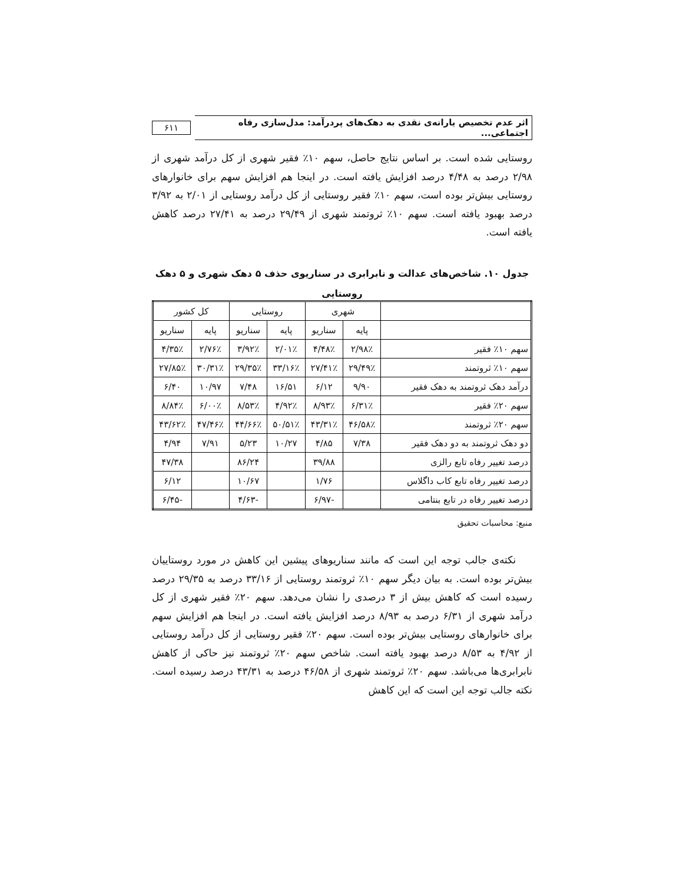اثر عدم تخصیص یارانه‌ی نقدی به دهک‌های پردرآمد: مدل‌سازی رفاه اجتماعی...
۶۱۱
روستایی شده است. بر اساس نتایج حاصل، سهم ۱۰٪ فقیر شهری از کل درآمد شهری از ۲/۹۸ درصد به ۴/۴۸ درصد افزایش یافته است. در اینجا هم افزایش سهم برای خانوارهای روستایی بیش‌تر بوده است، سهم ۱۰٪ فقیر روستایی از کل درآمد روستایی از ۲/۰۱ به ۳/۹۲ درصد بهبود یافته است. سهم ۱۰٪ ثروتمند شهری از ۲۹/۴۹ درصد به ۲۷/۴۱ درصد کاهش یافته است.
جدول ۱۰. شاخص‌های عدالت و نابرابری در سناریوی حذف ۵ دهک شهری و ۵ دهک روستایی
| | شهری | | روستایی | | کل کشور | |
| --- | --- | --- | --- | --- | --- | --- |
| | پایه | سناریو | پایه | سناریو | پایه | سناریو |
| سهم ۱۰٪ فقیر | ۲/۹۸٪ | ۴/۴۸٪ | ۲/۰۱٪ | ۳/۹۲٪ | ۲/۷۶٪ | ۴/۳۵٪ |
| سهم ۱۰٪ ثروتمند | ۲۹/۴۹٪ | ۲۷/۴۱٪ | ۳۳/۱۶٪ | ۲۹/۳۵٪ | ۳۰/۳۱٪ | ۲۷/۸۵٪ |
| درآمد دهک ثروتمند به دهک فقیر | ۹/۹۰ | ۶/۱۲ | ۱۶/۵۱ | ۷/۴۸ | ۱۰/۹۷ | ۶/۴۰ |
| سهم ۲۰٪ فقیر | ۶/۳۱٪ | ۸/۹۳٪ | ۴/۹۲٪ | ۸/۵۳٪ | ۶/۰۰٪ | ۸/۸۴٪ |
| سهم ۲۰٪ ثروتمند | ۴۶/۵۸٪ | ۴۳/۳۱٪ | ۵۰/۵۱٪ | ۴۴/۶۶٪ | ۴۷/۴۶٪ | ۴۳/۶۲٪ |
| دو دهک ثروتمند به دو دهک فقیر | ۷/۳۸ | ۴/۸۵ | ۱۰/۲۷ | ۵/۲۳ | ۷/۹۱ | ۴/۹۴ |
| درصد تغییر رفاه تابع رالزی | | ۳۹/۸۸ | | ۸۶/۲۴ | | ۴۷/۳۸ |
| درصد تغییر رفاه تابع کاب داگلاس | | ۱/۷۶ | | ۱۰/۶۷ | | ۶/۱۲ |
| درصد تغییر رفاه در تابع بنتامی | | -۶/۹۷ | | -۴/۶۳ | | -۶/۴۵ |
منبع: محاسبات تحقیق
نکته‌ی جالب توجه این است که مانند سناریوهای پیشین این کاهش در مورد روستاییان بیش‌تر بوده است. به بیان دیگر سهم ۱۰٪ ثروتمند روستایی از ۳۳/۱۶ درصد به ۲۹/۳۵ درصد رسیده است که کاهش بیش از ۳ درصدی را نشان می‌دهد. سهم ۲۰٪ فقیر شهری از کل درآمد شهری از ۶/۳۱ درصد به ۸/۹۳ درصد افزایش یافته است. در اینجا هم افزایش سهم برای خانوارهای روستایی بیش‌تر بوده است. سهم ۲۰٪ فقیر روستایی از کل درآمد روستایی از ۴/۹۲ به ۸/۵۳ درصد بهبود یافته است. شاخص سهم ۲۰٪ ثروتمند نیز حاکی از کاهش نابرابری‌ها می‌باشد. سهم ۲۰٪ ثروتمند شهری از ۴۶/۵۸ درصد به ۴۳/۳۱ درصد رسیده است. نکته جالب توجه این است که این کاهش